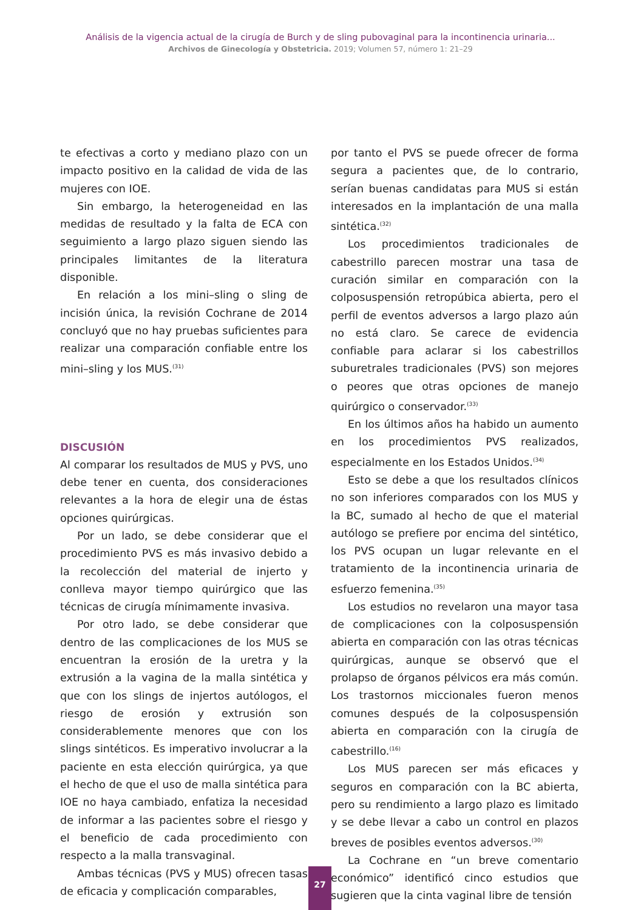Análisis de la vigencia actual de la cirugía de Burch y de sling pubovaginal para la incontinencia urinaria...
Archivos de Ginecología y Obstetricia. 2019; Volumen 57, número 1: 21–29
te efectivas a corto y mediano plazo con un impacto positivo en la calidad de vida de las mujeres con IOE.
Sin embargo, la heterogeneidad en las medidas de resultado y la falta de ECA con seguimiento a largo plazo siguen siendo las principales limitantes de la literatura disponible.
En relación a los mini–sling o sling de incisión única, la revisión Cochrane de 2014 concluyó que no hay pruebas suficientes para realizar una comparación confiable entre los mini–sling y los MUS.<sup>(31)</sup>
DISCUSIÓN
Al comparar los resultados de MUS y PVS, uno debe tener en cuenta, dos consideraciones relevantes a la hora de elegir una de éstas opciones quirúrgicas.
Por un lado, se debe considerar que el procedimiento PVS es más invasivo debido a la recolección del material de injerto y conlleva mayor tiempo quirúrgico que las técnicas de cirugía mínimamente invasiva.
Por otro lado, se debe considerar que dentro de las complicaciones de los MUS se encuentran la erosión de la uretra y la extrusión a la vagina de la malla sintética y que con los slings de injertos autólogos, el riesgo de erosión y extrusión son considerablemente menores que con los slings sintéticos. Es imperativo involucrar a la paciente en esta elección quirúrgica, ya que el hecho de que el uso de malla sintética para IOE no haya cambiado, enfatiza la necesidad de informar a las pacientes sobre el riesgo y el beneficio de cada procedimiento con respecto a la malla transvaginal.
Ambas técnicas (PVS y MUS) ofrecen tasas de eficacia y complicación comparables,
por tanto el PVS se puede ofrecer de forma segura a pacientes que, de lo contrario, serían buenas candidatas para MUS si están interesados en la implantación de una malla sintética.<sup>(32)</sup>
Los procedimientos tradicionales de cabestrillo parecen mostrar una tasa de curación similar en comparación con la colposuspensión retropúbica abierta, pero el perfil de eventos adversos a largo plazo aún no está claro. Se carece de evidencia confiable para aclarar si los cabestrillos suburetrales tradicionales (PVS) son mejores o peores que otras opciones de manejo quirúrgico o conservador.<sup>(33)</sup>
En los últimos años ha habido un aumento en los procedimientos PVS realizados, especialmente en los Estados Unidos.<sup>(34)</sup>
Esto se debe a que los resultados clínicos no son inferiores comparados con los MUS y la BC, sumado al hecho de que el material autólogo se prefiere por encima del sintético, los PVS ocupan un lugar relevante en el tratamiento de la incontinencia urinaria de esfuerzo femenina.<sup>(35)</sup>
Los estudios no revelaron una mayor tasa de complicaciones con la colposuspensión abierta en comparación con las otras técnicas quirúrgicas, aunque se observó que el prolapso de órganos pélvicos era más común. Los trastornos miccionales fueron menos comunes después de la colposuspensión abierta en comparación con la cirugía de cabestrillo.<sup>(16)</sup>
Los MUS parecen ser más eficaces y seguros en comparación con la BC abierta, pero su rendimiento a largo plazo es limitado y se debe llevar a cabo un control en plazos breves de posibles eventos adversos.<sup>(30)</sup>
La Cochrane en “un breve comentario económico” identificó cinco estudios que sugieren que la cinta vaginal libre de tensión
27